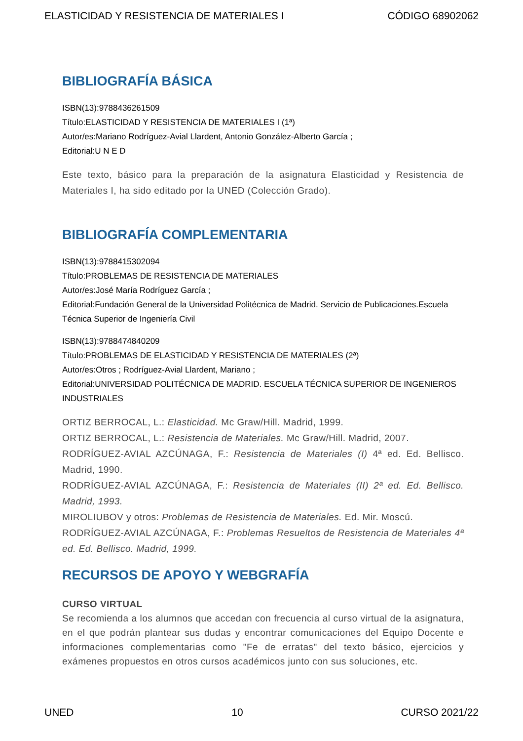ELASTICIDAD Y RESISTENCIA DE MATERIALES I CÓDIGO 68902062
BIBLIOGRAFÍA BÁSICA
ISBN(13):9788436261509
Título:ELASTICIDAD Y RESISTENCIA DE MATERIALES I (1ª)
Autor/es:Mariano Rodríguez-Avial Llardent, Antonio González-Alberto García ;
Editorial:U N E D
Este texto, básico para la preparación de la asignatura Elasticidad y Resistencia de Materiales I, ha sido editado por la UNED (Colección Grado).
BIBLIOGRAFÍA COMPLEMENTARIA
ISBN(13):9788415302094
Título:PROBLEMAS DE RESISTENCIA DE MATERIALES
Autor/es:José María Rodríguez García ;
Editorial:Fundación General de la Universidad Politécnica de Madrid. Servicio de Publicaciones.Escuela Técnica Superior de Ingeniería Civil
ISBN(13):9788474840209
Título:PROBLEMAS DE ELASTICIDAD Y RESISTENCIA DE MATERIALES (2ª)
Autor/es:Otros ; Rodríguez-Avial Llardent, Mariano ;
Editorial:UNIVERSIDAD POLITÉCNICA DE MADRID. ESCUELA TÉCNICA SUPERIOR DE INGENIEROS INDUSTRIALES
ORTIZ BERROCAL, L.: Elasticidad. Mc Graw/Hill. Madrid, 1999.
ORTIZ BERROCAL, L.: Resistencia de Materiales. Mc Graw/Hill. Madrid, 2007.
RODRÍGUEZ-AVIAL AZCÚNAGA, F.: Resistencia de Materiales (I) 4ª ed. Ed. Bellisco. Madrid, 1990.
RODRÍGUEZ-AVIAL AZCÚNAGA, F.: Resistencia de Materiales (II) 2ª ed. Ed. Bellisco. Madrid, 1993.
MIROLIUBOV y otros: Problemas de Resistencia de Materiales. Ed. Mir. Moscú.
RODRÍGUEZ-AVIAL AZCÚNAGA, F.: Problemas Resueltos de Resistencia de Materiales 4ª ed. Ed. Bellisco. Madrid, 1999.
RECURSOS DE APOYO Y WEBGRAFÍA
CURSO VIRTUAL
Se recomienda a los alumnos que accedan con frecuencia al curso virtual de la asignatura, en el que podrán plantear sus dudas y encontrar comunicaciones del Equipo Docente e informaciones complementarias como "Fe de erratas" del texto básico, ejercicios y exámenes propuestos en otros cursos académicos junto con sus soluciones, etc.
UNED 10 CURSO 2021/22